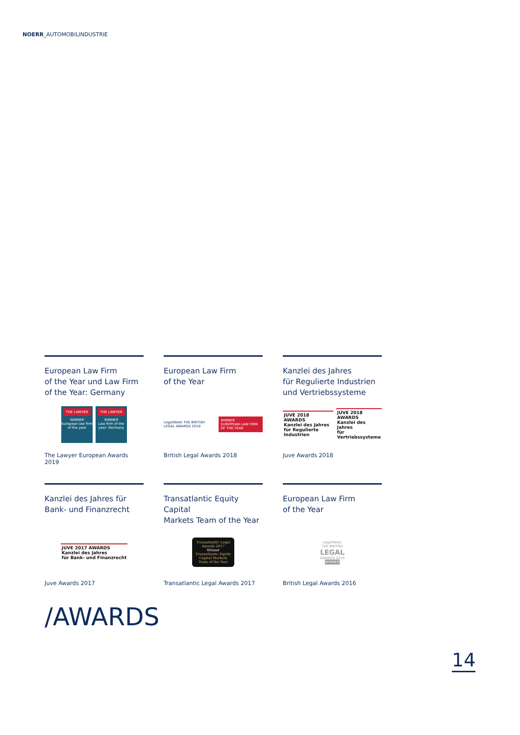NOERR_AUTOMOBILINDUSTRIE
European Law Firm
of the Year und Law Firm
of the Year: Germany
THE LAWYER
WINNER
European law firm of the year
THE LAWYER
WINNER
Law firm of the year: Germany
The Lawyer European Awards 2019
European Law Firm
of the Year
LegalWeek THE BRITISH LEGAL AWARDS 2018 WINNER
EUROPEAN LAW FIRM OF THE YEAR
British Legal Awards 2018
Kanzlei des Jahres
für Regulierte Industrien
und Vertriebssysteme
JUVE 2018 AWARDS
Kanzlei des Jahres
für Regulierte Industrien
JUVE 2018 AWARDS
Kanzlei des Jahres
für Vertriebssysteme
Juve Awards 2018
Kanzlei des Jahres für
Bank- und Finanzrecht
JUVE 2017 AWARDS
Kanzlei des Jahres
für Bank- und Finanzrecht
Juve Awards 2017
Transatlantic Equity Capital
Markets Team of the Year
Transatlantic Legal Awards 2017
Winner
Transatlantic Equity Capital Markets Team of the Year
Transatlantic Legal Awards 2017
European Law Firm
of the Year
LegalWeek
THE BRITISH
LEGAL
AWARDS 2016
WINNER
British Legal Awards 2016
/AWARDS
14